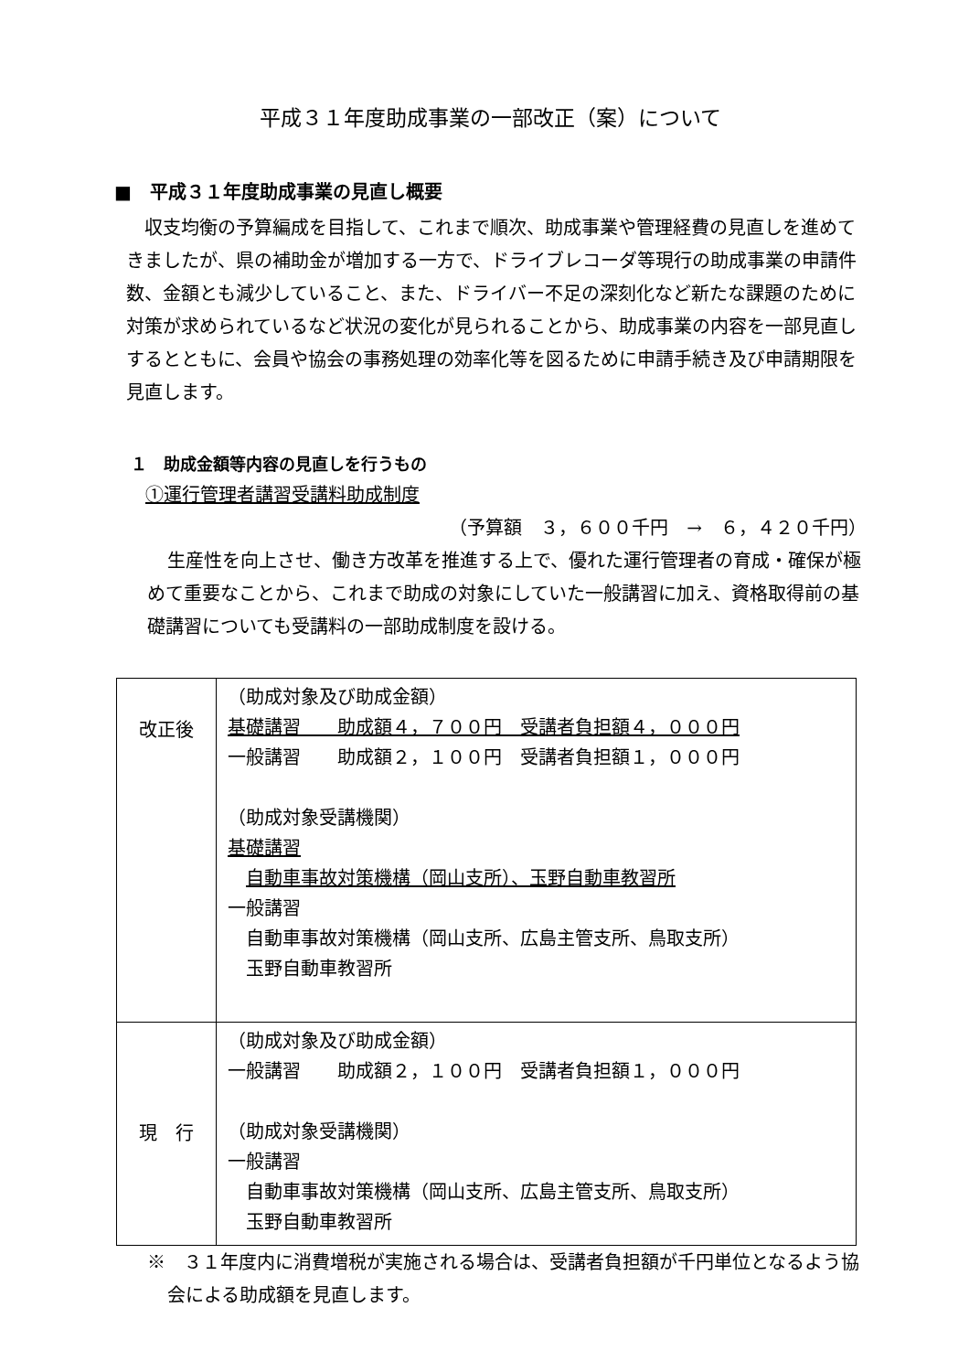平成３１年度助成事業の一部改正（案）について
■　平成３１年度助成事業の見直し概要
収支均衡の予算編成を目指して、これまで順次、助成事業や管理経費の見直しを進めてきましたが、県の補助金が増加する一方で、ドライブレコーダ等現行の助成事業の申請件数、金額とも減少していること、また、ドライバー不足の深刻化など新たな課題のために対策が求められているなど状況の変化が見られることから、助成事業の内容を一部見直しするとともに、会員や協会の事務処理の効率化等を図るために申請手続き及び申請期限を見直します。
１　助成金額等内容の見直しを行うもの
①運行管理者講習受講料助成制度
（予算額　３，６００千円　→　６，４２０千円）
生産性を向上させ、働き方改革を推進する上で、優れた運行管理者の育成・確保が極めて重要なことから、これまで助成の対象にしていた一般講習に加え、資格取得前の基礎講習についても受講料の一部助成制度を設ける。
| 改正後 | （助成対象及び助成金額） 基礎講習 助成額４，７００円 受講者負担額４，０００円 一般講習 助成額２，１００円 受講者負担額１，０００円 （助成対象受講機関） 基礎講習 自動車事故対策機構（岡山支所）、玉野自動車教習所 一般講習 自動車事故対策機構（岡山支所、広島主管支所、鳥取支所） 玉野自動車教習所 |
| 現 行 | （助成対象及び助成金額） 一般講習 助成額２，１００円 受講者負担額１，０００円 （助成対象受講機関） 一般講習 自動車事故対策機構（岡山支所、広島主管支所、鳥取支所） 玉野自動車教習所 |
※　３１年度内に消費増税が実施される場合は、受講者負担額が千円単位となるよう協会による助成額を見直します。